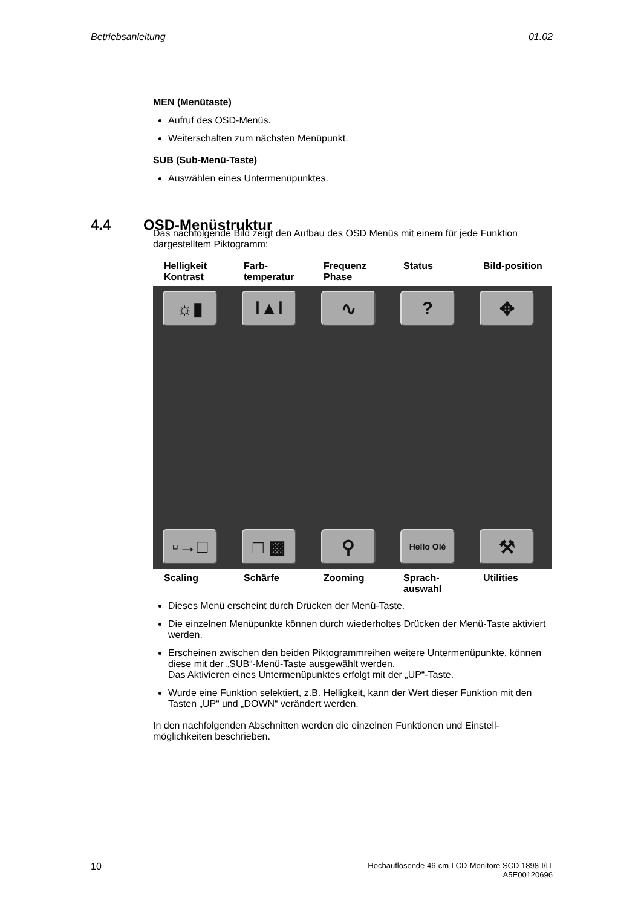Betriebsanleitung 01.02
MEN (Menütaste)
Aufruf des OSD-Menüs.
Weiterschalten zum nächsten Menüpunkt.
SUB (Sub-Menü-Taste)
Auswählen eines Untermenüpunktes.
Das nachfolgende Bild zeigt den Aufbau des OSD Menüs mit einem für jede Funktion dargestelltem Piktogramm:
Helligkeit Kontrast
Farb-temperatur
Frequenz Phase Status Bild-position
☼▮ ǀ▲ǀ ∿ ? ✥
▫→□ □ ▩ ⚲
Hello Olé
⚒
Scaling Schärfe Zooming Sprach-auswahl Utilities
Dieses Menü erscheint durch Drücken der Menü-Taste.
Die einzelnen Menüpunkte können durch wiederholtes Drücken der Menü-Taste aktiviert werden.
Erscheinen zwischen den beiden Piktogrammreihen weitere Untermenüpunkte, können diese mit der „SUB“-Menü-Taste ausgewählt werden.
Das Aktivieren eines Untermenüpunktes erfolgt mit der „UP“-Taste.
Wurde eine Funktion selektiert, z.B. Helligkeit, kann der Wert dieser Funktion mit den Tasten „UP“ und „DOWN“ verändert werden.
In den nachfolgenden Abschnitten werden die einzelnen Funktionen und Einstell-möglichkeiten beschrieben.
4.4 OSD-Menüstruktur
10 Hochauflösende 46-cm-LCD-Monitore SCD 1898-I/IT
A5E00120696